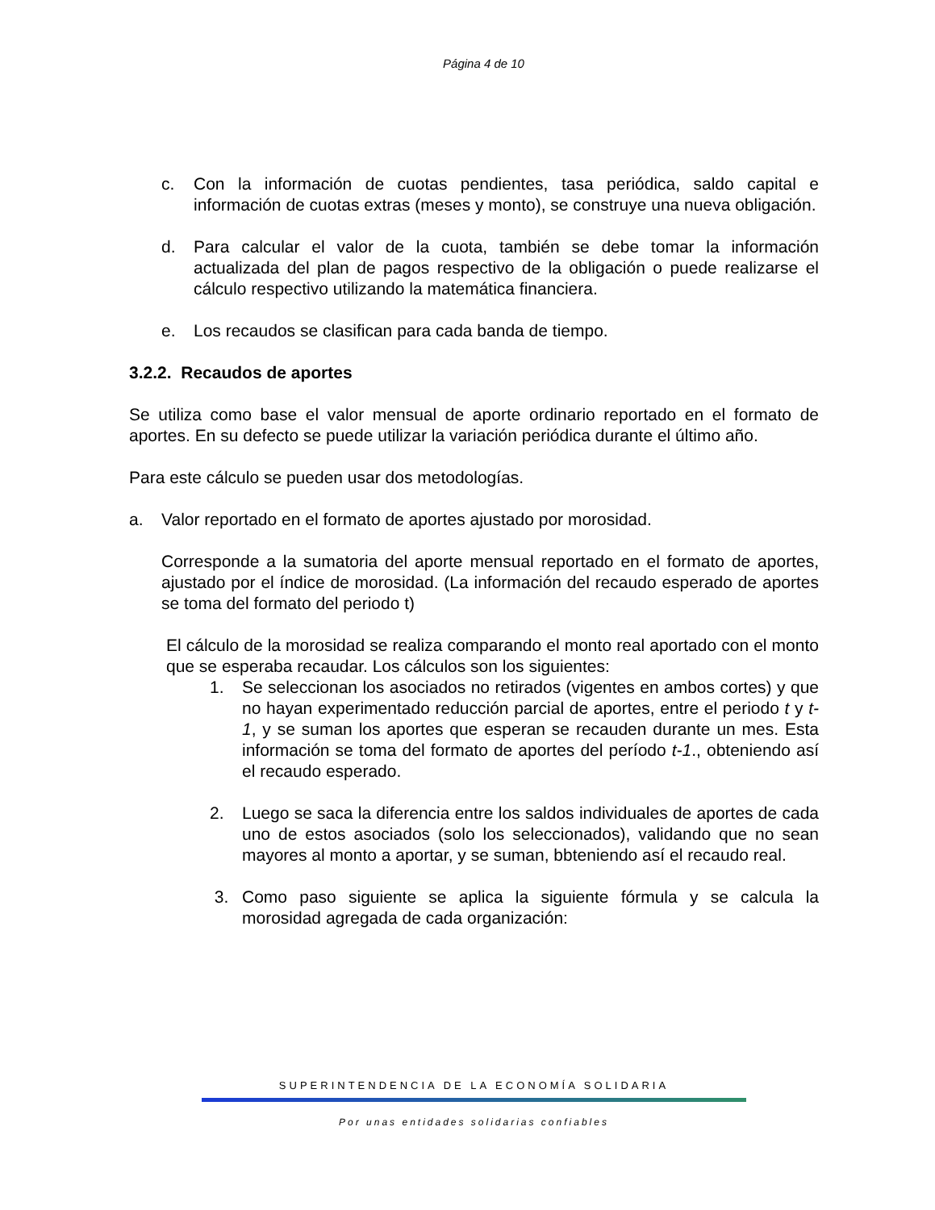Página 4 de 10
c. Con la información de cuotas pendientes, tasa periódica, saldo capital e información de cuotas extras (meses y monto), se construye una nueva obligación.
d. Para calcular el valor de la cuota, también se debe tomar la información actualizada del plan de pagos respectivo de la obligación o puede realizarse el cálculo respectivo utilizando la matemática financiera.
e. Los recaudos se clasifican para cada banda de tiempo.
3.2.2. Recaudos de aportes
Se utiliza como base el valor mensual de aporte ordinario reportado en el formato de aportes. En su defecto se puede utilizar la variación periódica durante el último año.
Para este cálculo se pueden usar dos metodologías.
a. Valor reportado en el formato de aportes ajustado por morosidad.
Corresponde a la sumatoria del aporte mensual reportado en el formato de aportes, ajustado por el índice de morosidad. (La información del recaudo esperado de aportes se toma del formato del periodo t)
El cálculo de la morosidad se realiza comparando el monto real aportado con el monto que se esperaba recaudar. Los cálculos son los siguientes:
1. Se seleccionan los asociados no retirados (vigentes en ambos cortes) y que no hayan experimentado reducción parcial de aportes, entre el periodo t y t-1, y se suman los aportes que esperan se recauden durante un mes. Esta información se toma del formato de aportes del período t-1., obteniendo así el recaudo esperado.
2. Luego se saca la diferencia entre los saldos individuales de aportes de cada uno de estos asociados (solo los seleccionados), validando que no sean mayores al monto a aportar, y se suman, bbteniendo así el recaudo real.
3. Como paso siguiente se aplica la siguiente fórmula y se calcula la morosidad agregada de cada organización:
SUPERINTENDENCIA DE LA ECONOMÍA SOLIDARIA
Por unas entidades solidarias confiables